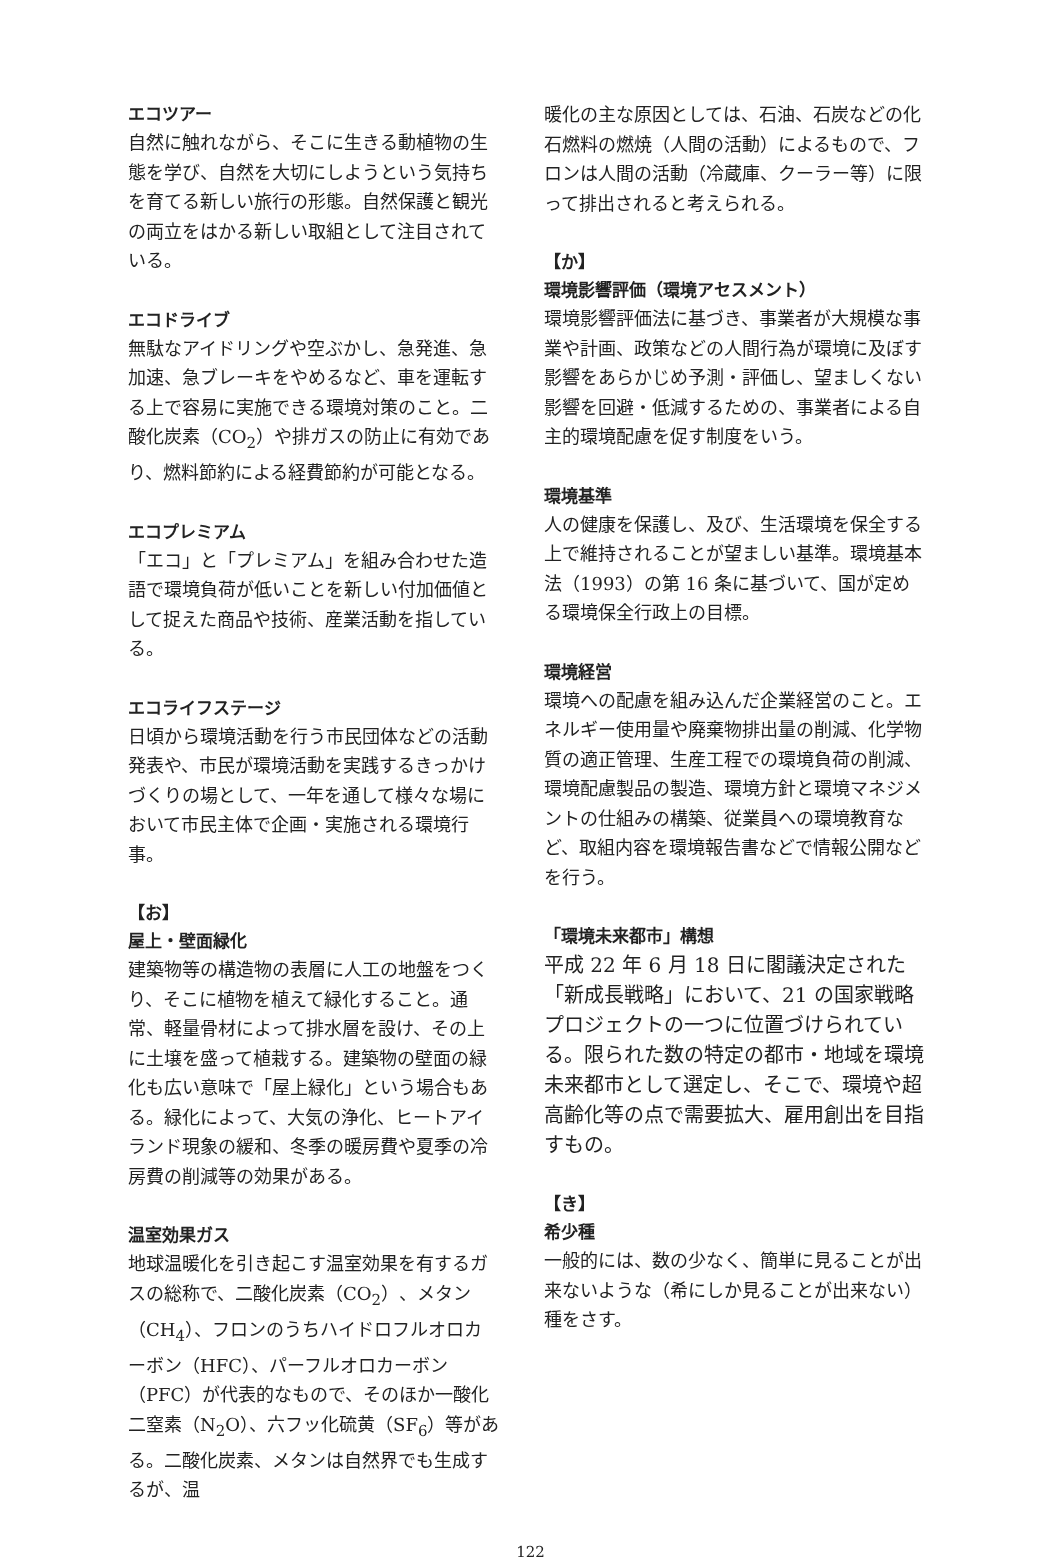エコツアー
自然に触れながら、そこに生きる動植物の生態を学び、自然を大切にしようという気持ちを育てる新しい旅行の形態。自然保護と観光の両立をはかる新しい取組として注目されている。
エコドライブ
無駄なアイドリングや空ぶかし、急発進、急加速、急ブレーキをやめるなど、車を運転する上で容易に実施できる環境対策のこと。二酸化炭素（CO<sub>2</sub>）や排ガスの防止に有効であり、燃料節約による経費節約が可能となる。
エコプレミアム
「エコ」と「プレミアム」を組み合わせた造語で環境負荷が低いことを新しい付加価値として捉えた商品や技術、産業活動を指している。
エコライフステージ
日頃から環境活動を行う市民団体などの活動発表や、市民が環境活動を実践するきっかけづくりの場として、一年を通して様々な場において市民主体で企画・実施される環境行事。
【お】
屋上・壁面緑化
建築物等の構造物の表層に人工の地盤をつくり、そこに植物を植えて緑化すること。通常、軽量骨材によって排水層を設け、その上に土壌を盛って植栽する。建築物の壁面の緑化も広い意味で「屋上緑化」という場合もある。緑化によって、大気の浄化、ヒートアイランド現象の緩和、冬季の暖房費や夏季の冷房費の削減等の効果がある。
温室効果ガス
地球温暖化を引き起こす温室効果を有するガスの総称で、二酸化炭素（CO<sub>2</sub>）、メタン（CH<sub>4</sub>）、フロンのうちハイドロフルオロカーボン（HFC）、パーフルオロカーボン（PFC）が代表的なもので、そのほか一酸化二窒素（N<sub>2</sub>O）、六フッ化硫黄（SF<sub>6</sub>）等がある。二酸化炭素、メタンは自然界でも生成するが、温
暖化の主な原因としては、石油、石炭などの化石燃料の燃焼（人間の活動）によるもので、フロンは人間の活動（冷蔵庫、クーラー等）に限って排出されると考えられる。
【か】
環境影響評価（環境アセスメント）
環境影響評価法に基づき、事業者が大規模な事業や計画、政策などの人間行為が環境に及ぼす影響をあらかじめ予測・評価し、望ましくない影響を回避・低減するための、事業者による自主的環境配慮を促す制度をいう。
環境基準
人の健康を保護し、及び、生活環境を保全する上で維持されることが望ましい基準。環境基本法（1993）の第 16 条に基づいて、国が定める環境保全行政上の目標。
環境経営
環境への配慮を組み込んだ企業経営のこと。エネルギー使用量や廃棄物排出量の削減、化学物質の適正管理、生産工程での環境負荷の削減、環境配慮製品の製造、環境方針と環境マネジメントの仕組みの構築、従業員への環境教育など、取組内容を環境報告書などで情報公開などを行う。
「環境未来都市」構想
平成 22 年 6 月 18 日に閣議決定された「新成長戦略」において、21 の国家戦略プロジェクトの一つに位置づけられている。限られた数の特定の都市・地域を環境未来都市として選定し、そこで、環境や超高齢化等の点で需要拡大、雇用創出を目指すもの。
【き】
希少種
一般的には、数の少なく、簡単に見ることが出来ないような（希にしか見ることが出来ない）種をさす。
122